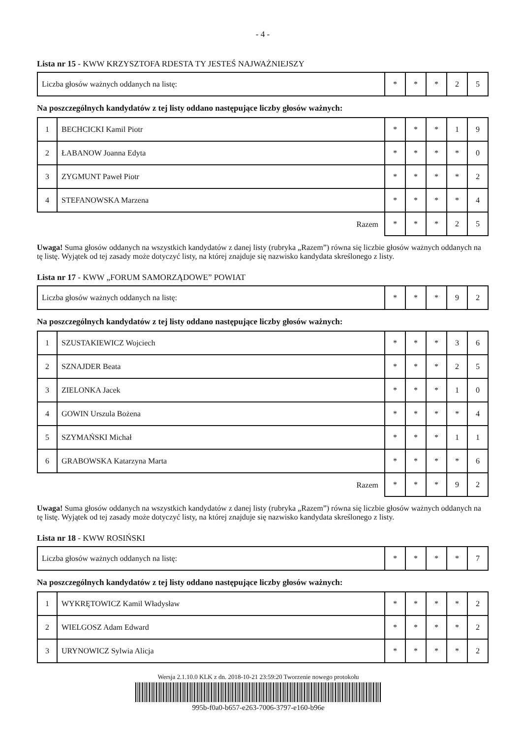- 4 -
Lista nr 15 - KWW KRZYSZTOFA RDESTA TY JESTEŚ NAJWAŻNIEJSZY
| Liczba głosów ważnych oddanych na listę: | * | * | * | 2 | 5 |
Na poszczególnych kandydatów z tej listy oddano następujące liczby głosów ważnych:
| 1 | BECHCICKI Kamil Piotr | * | * | * | 1 | 9 |
| 2 | ŁABANOW Joanna Edyta | * | * | * | * | 0 |
| 3 | ZYGMUNT Paweł Piotr | * | * | * | * | 2 |
| 4 | STEFANOWSKA Marzena | * | * | * | * | 4 |
| Razem | | * | * | * | 2 | 5 |
Uwaga! Suma głosów oddanych na wszystkich kandydatów z danej listy (rubryka „Razem”) równa się liczbie głosów ważnych oddanych na tę listę. Wyjątek od tej zasady może dotyczyć listy, na której znajduje się nazwisko kandydata skreślonego z listy.
Lista nr 17 - KWW „FORUM SAMORZĄDOWE” POWIAT
| Liczba głosów ważnych oddanych na listę: | * | * | * | 9 | 2 |
Na poszczególnych kandydatów z tej listy oddano następujące liczby głosów ważnych:
| 1 | SZUSTAKIEWICZ Wojciech | * | * | * | 3 | 6 |
| 2 | SZNAJDER Beata | * | * | * | 2 | 5 |
| 3 | ZIELONKA Jacek | * | * | * | 1 | 0 |
| 4 | GOWIN Urszula Bożena | * | * | * | * | 4 |
| 5 | SZYMAŃSKI Michał | * | * | * | 1 | 1 |
| 6 | GRABOWSKA Katarzyna Marta | * | * | * | * | 6 |
| Razem | | * | * | * | 9 | 2 |
Uwaga! Suma głosów oddanych na wszystkich kandydatów z danej listy (rubryka „Razem”) równa się liczbie głosów ważnych oddanych na tę listę. Wyjątek od tej zasady może dotyczyć listy, na której znajduje się nazwisko kandydata skreślonego z listy.
Lista nr 18 - KWW ROSIŃSKI
| Liczba głosów ważnych oddanych na listę: | * | * | * | * | 7 |
Na poszczególnych kandydatów z tej listy oddano następujące liczby głosów ważnych:
| 1 | WYKRĘTOWICZ Kamil Władysław | * | * | * | * | 2 |
| 2 | WIELGOSZ Adam Edward | * | * | * | * | 2 |
| 3 | URYNOWICZ Sylwia Alicja | * | * | * | * | 2 |
Wersja 2.1.10.0 KLK z dn. 2018-10-21 23:59:20 Tworzenie nowego protokołu
995b-f0a0-b657-e263-7006-3797-e160-b96e